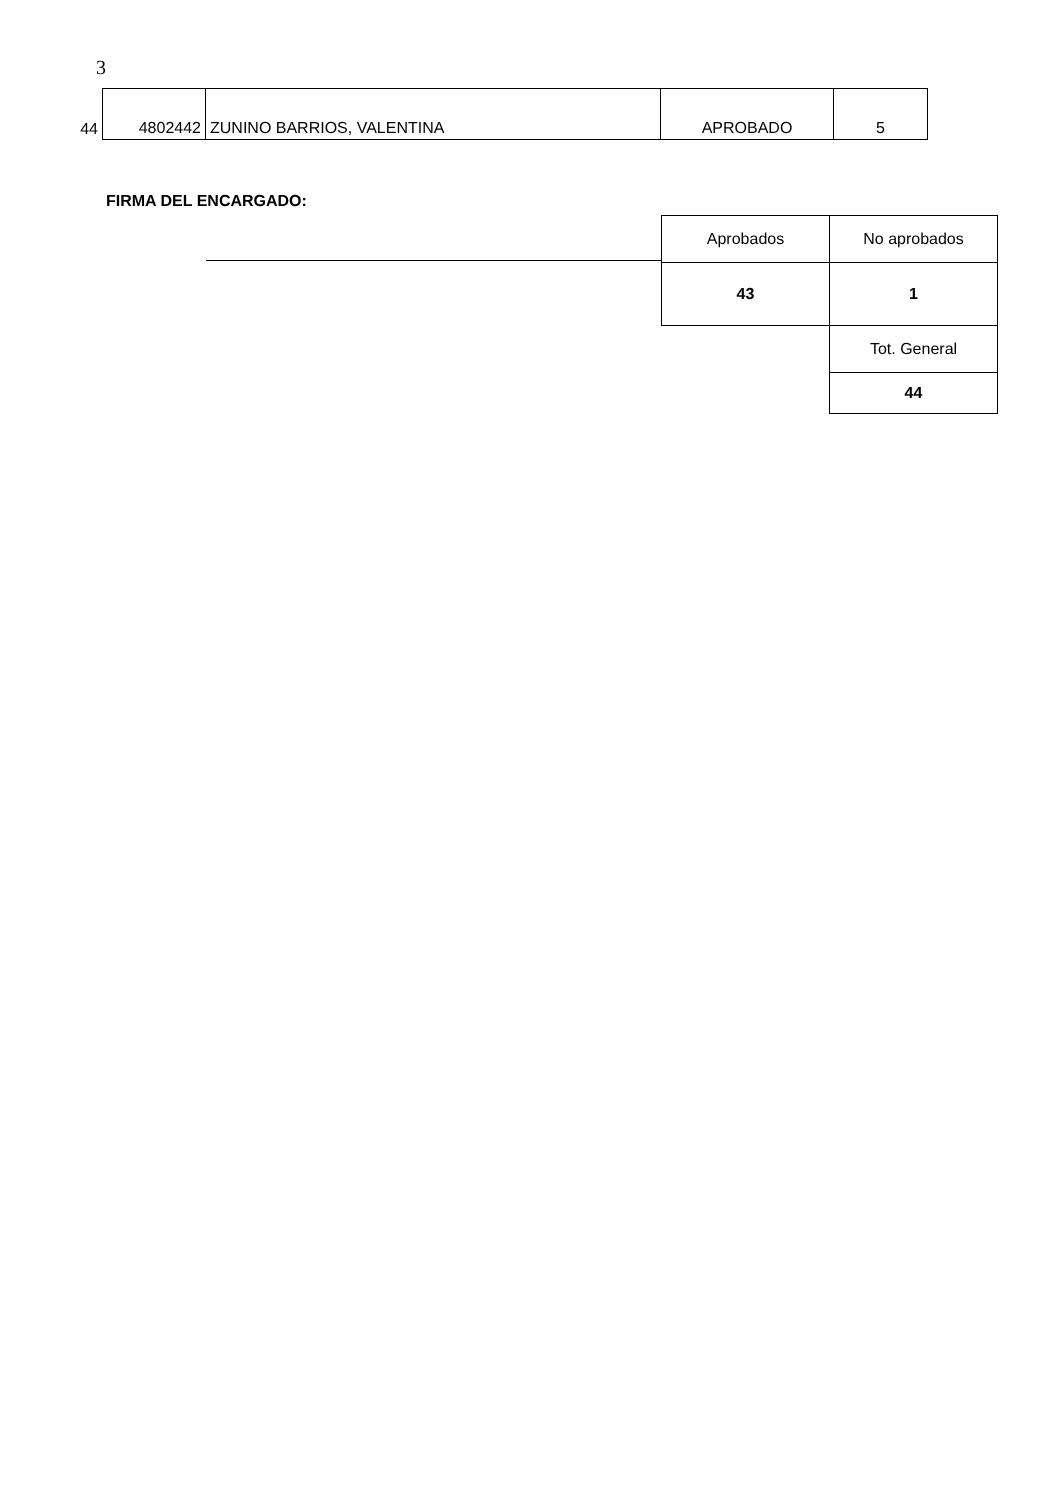3
| 44 | 4802442 | ZUNINO BARRIOS, VALENTINA | APROBADO | 5 |
FIRMA DEL ENCARGADO:
| Aprobados | No aprobados |
| 43 | 1 |
| | Tot. General |
| | 44 |